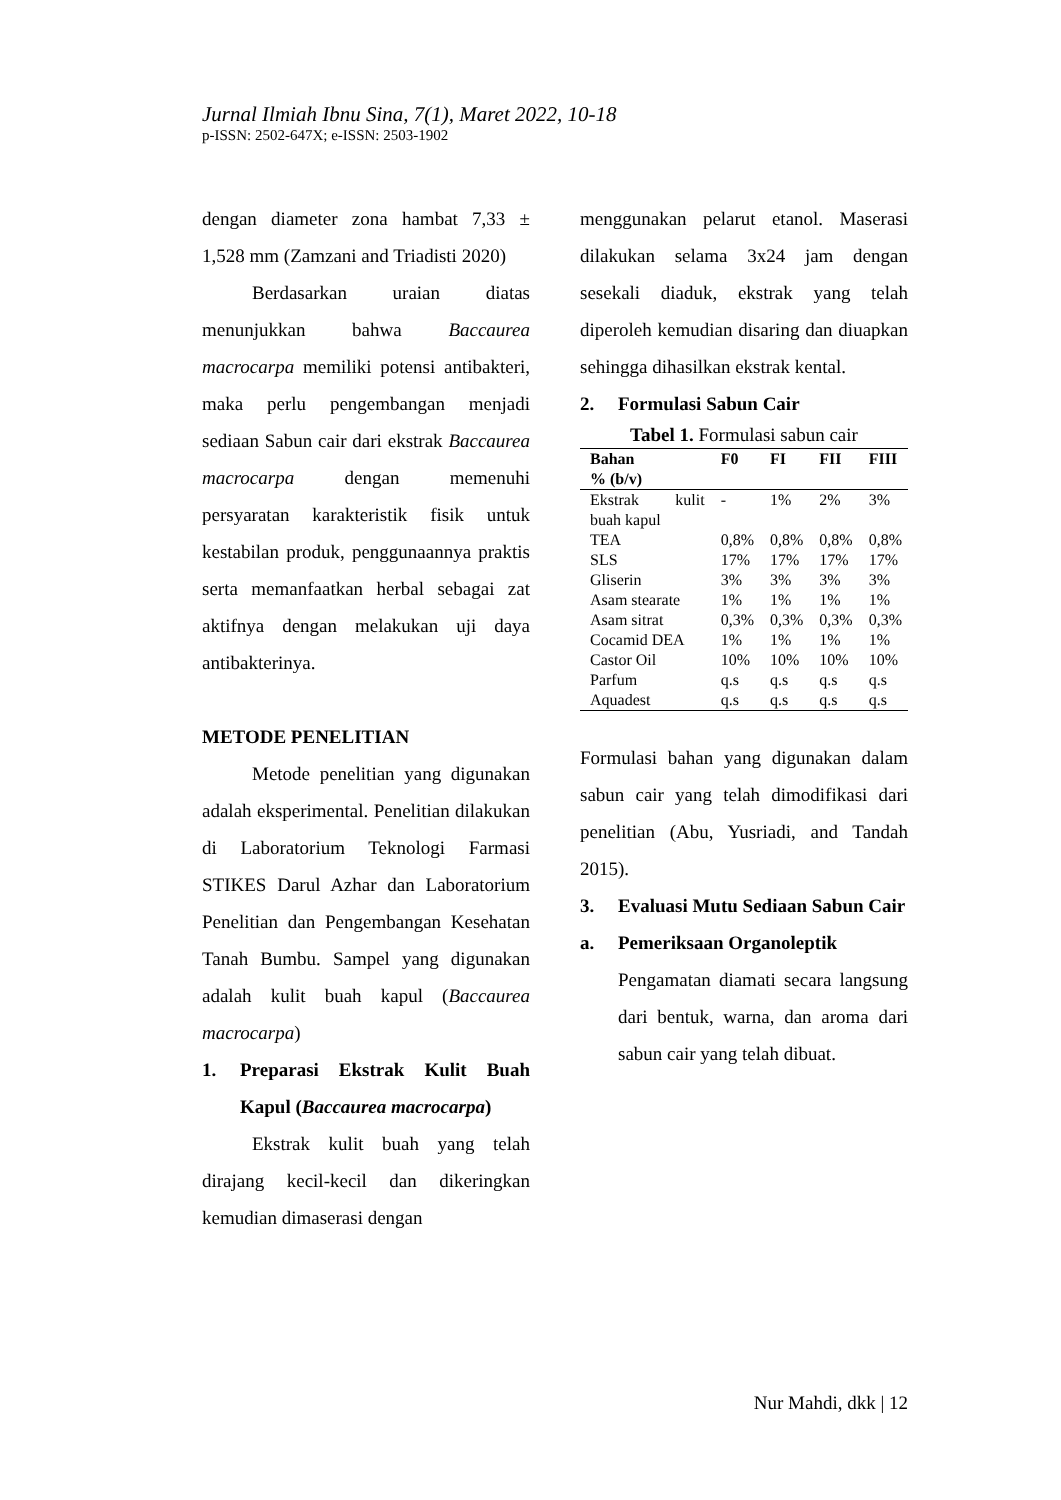Jurnal Ilmiah Ibnu Sina, 7(1), Maret 2022, 10-18
p-ISSN: 2502-647X; e-ISSN: 2503-1902
dengan diameter zona hambat 7,33 ± 1,528 mm (Zamzani and Triadisti 2020)
Berdasarkan uraian diatas menunjukkan bahwa Baccaurea macrocarpa memiliki potensi antibakteri, maka perlu pengembangan menjadi sediaan Sabun cair dari ekstrak Baccaurea macrocarpa dengan memenuhi persyaratan karakteristik fisik untuk kestabilan produk, penggunaannya praktis serta memanfaatkan herbal sebagai zat aktifnya dengan melakukan uji daya antibakterinya.
METODE PENELITIAN
Metode penelitian yang digunakan adalah eksperimental. Penelitian dilakukan di Laboratorium Teknologi Farmasi STIKES Darul Azhar dan Laboratorium Penelitian dan Pengembangan Kesehatan Tanah Bumbu. Sampel yang digunakan adalah kulit buah kapul (Baccaurea macrocarpa)
1. Preparasi Ekstrak Kulit Buah Kapul (Baccaurea macrocarpa)
Ekstrak kulit buah yang telah dirajang kecil-kecil dan dikeringkan kemudian dimaserasi dengan
menggunakan pelarut etanol. Maserasi dilakukan selama 3x24 jam dengan sesekali diaduk, ekstrak yang telah diperoleh kemudian disaring dan diuapkan sehingga dihasilkan ekstrak kental.
2. Formulasi Sabun Cair
Tabel 1. Formulasi sabun cair
| Bahan % (b/v) | F0 | FI | FII | FIII |
| --- | --- | --- | --- | --- |
| Ekstrak kulit buah kapul | - | 1% | 2% | 3% |
| TEA | 0,8% | 0,8% | 0,8% | 0,8% |
| SLS | 17% | 17% | 17% | 17% |
| Gliserin | 3% | 3% | 3% | 3% |
| Asam stearate | 1% | 1% | 1% | 1% |
| Asam sitrat | 0,3% | 0,3% | 0,3% | 0,3% |
| Cocamid DEA | 1% | 1% | 1% | 1% |
| Castor Oil | 10% | 10% | 10% | 10% |
| Parfum | q.s | q.s | q.s | q.s |
| Aquadest | q.s | q.s | q.s | q.s |
Formulasi bahan yang digunakan dalam sabun cair yang telah dimodifikasi dari penelitian (Abu, Yusriadi, and Tandah 2015).
3. Evaluasi Mutu Sediaan Sabun Cair
a. Pemeriksaan Organoleptik
Pengamatan diamati secara langsung dari bentuk, warna, dan aroma dari sabun cair yang telah dibuat.
Nur Mahdi, dkk | 12